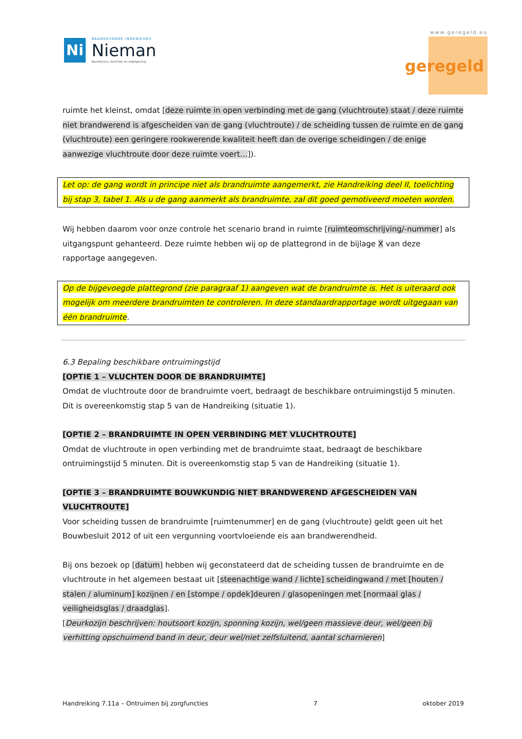Ni
RAADGEVENDE INGENIEURS
Nieman
Bouwfysica, techniek en regelgeving
www.geregeld.eu
geregeld
ruimte het kleinst, omdat [deze ruimte in open verbinding met de gang (vluchtroute) staat / deze ruimte niet brandwerend is afgescheiden van de gang (vluchtroute) / de scheiding tussen de ruimte en de gang (vluchtroute) een geringere rookwerende kwaliteit heeft dan de overige scheidingen / de enige aanwezige vluchtroute door deze ruimte voert…]).
Let op: de gang wordt in principe niet als brandruimte aangemerkt, zie Handreiking deel II, toelichting bij stap 3, tabel 1. Als u de gang aanmerkt als brandruimte, zal dit goed gemotiveerd moeten worden.
Wij hebben daarom voor onze controle het scenario brand in ruimte [ruimteomschrijving/-nummer] als uitgangspunt gehanteerd. Deze ruimte hebben wij op de plattegrond in de bijlage X van deze rapportage aangegeven.
Op de bijgevoegde plattegrond (zie paragraaf 1) aangeven wat de brandruimte is. Het is uiteraard ook mogelijk om meerdere brandruimten te controleren. In deze standaardrapportage wordt uitgegaan van één brandruimte.
6.3 Bepaling beschikbare ontruimingstijd
[OPTIE 1 – VLUCHTEN DOOR DE BRANDRUIMTE]
Omdat de vluchtroute door de brandruimte voert, bedraagt de beschikbare ontruimingstijd 5 minuten. Dit is overeenkomstig stap 5 van de Handreiking (situatie 1).
[OPTIE 2 – BRANDRUIMTE IN OPEN VERBINDING MET VLUCHTROUTE]
Omdat de vluchtroute in open verbinding met de brandruimte staat, bedraagt de beschikbare ontruimingstijd 5 minuten. Dit is overeenkomstig stap 5 van de Handreiking (situatie 1).
[OPTIE 3 – BRANDRUIMTE BOUWKUNDIG NIET BRANDWEREND AFGESCHEIDEN VAN VLUCHTROUTE]
Voor scheiding tussen de brandruimte [ruimtenummer] en de gang (vluchtroute) geldt geen uit het Bouwbesluit 2012 of uit een vergunning voortvloeiende eis aan brandwerendheid.
Bij ons bezoek op [datum] hebben wij geconstateerd dat de scheiding tussen de brandruimte en de vluchtroute in het algemeen bestaat uit [steenachtige wand / lichte] scheidingwand / met [houten / stalen / aluminum] kozijnen / en [stompe / opdek]deuren / glasopeningen met [normaal glas / veiligheidsglas / draadglas].
[Deurkozijn beschrijven: houtsoort kozijn, sponning kozijn, wel/geen massieve deur, wel/geen bij verhitting opschuimend band in deur, deur wel/niet zelfsluitend, aantal scharnieren]
Handreiking 7.11a – Ontruimen bij zorgfuncties 7 oktober 2019